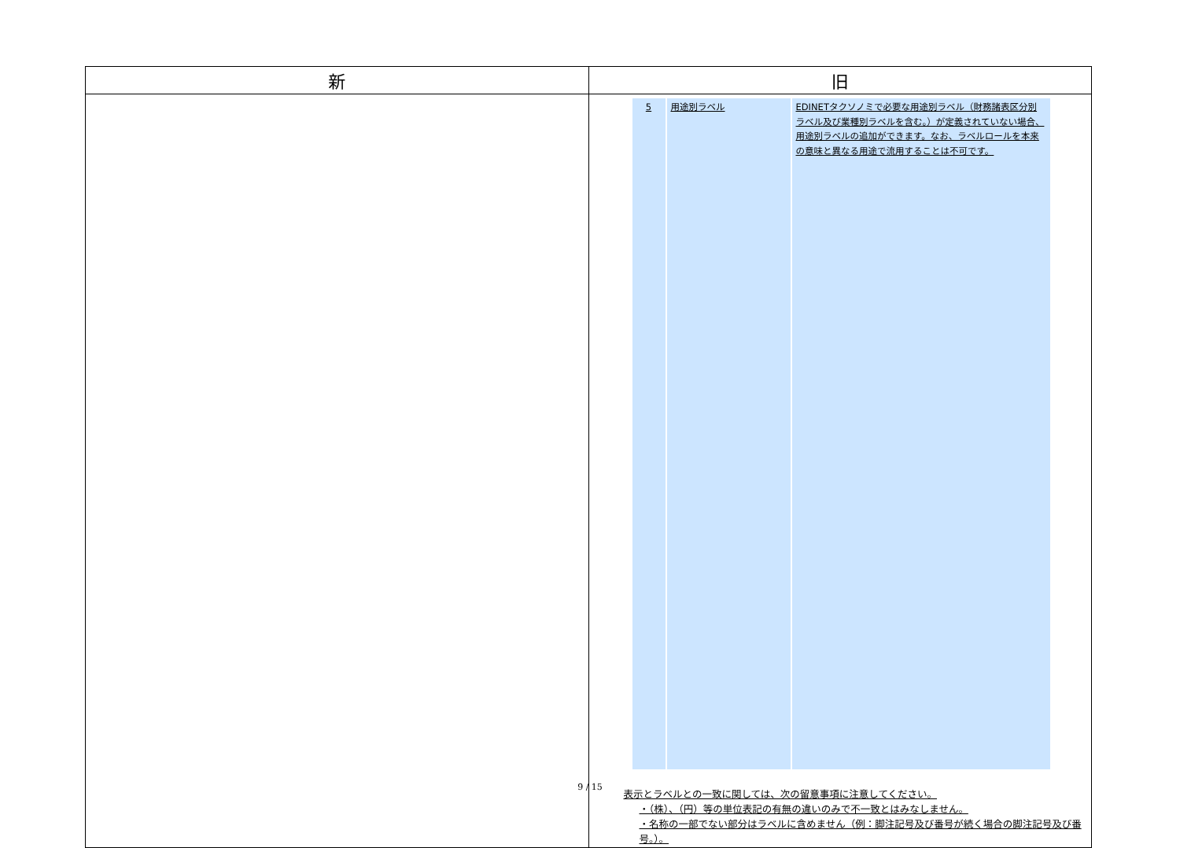| 新 | 旧 |
| --- | --- |
| | / 5 / 用途別ラベル / EDINETタクソノミで必要な用途別ラベル（財務諸表区分別ラベル及び業種別ラベルを含む。）が定義されていない場合、用途別ラベルの追加ができます。なお、ラベルロールを本来の意味と異なる用途で流用することは不可です。 / 表示とラベルとの一致に関しては、次の留意事項に注意してください。 ・（株）、（円）等の単位表記の有無の違いのみで不一致とはみなしません。 ・名称の一部でない部分はラベルに含めません（例：脚注記号及び番号が続く場合の脚注記号及び番号。）。 |
9 / 15